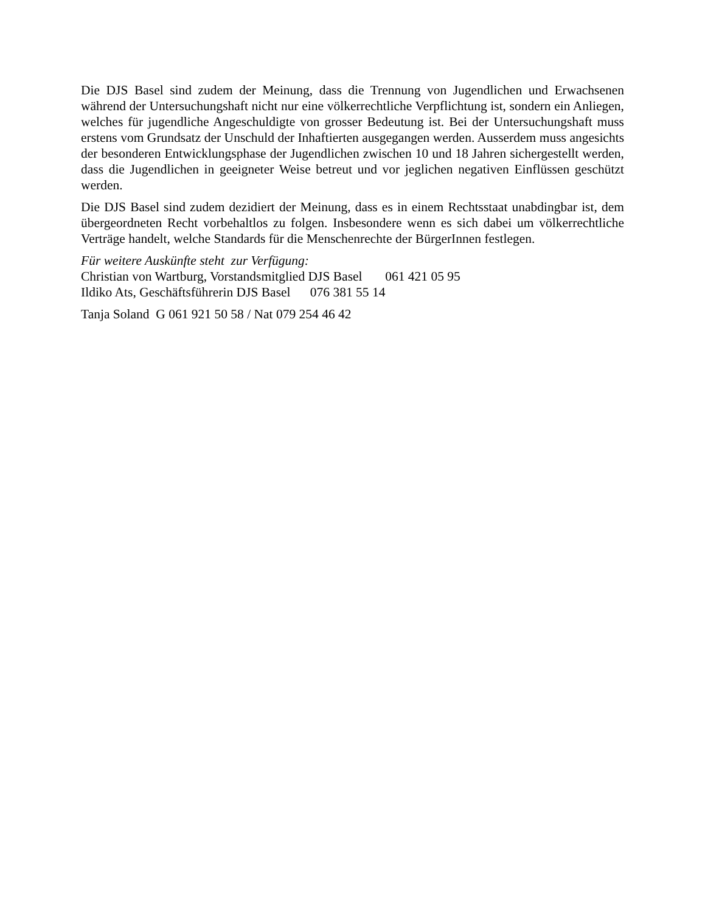Die DJS Basel sind zudem der Meinung, dass die Trennung von Jugendlichen und Erwachsenen während der Untersuchungshaft nicht nur eine völkerrechtliche Verpflichtung ist, sondern ein Anliegen, welches für jugendliche Angeschuldigte von grosser Bedeutung ist. Bei der Untersuchungshaft muss erstens vom Grundsatz der Unschuld der Inhaftierten ausgegangen werden. Ausserdem muss angesichts der besonderen Entwicklungsphase der Jugendlichen zwischen 10 und 18 Jahren sichergestellt werden, dass die Jugendlichen in geeigneter Weise betreut und vor jeglichen negativen Einflüssen geschützt werden.
Die DJS Basel sind zudem dezidiert der Meinung, dass es in einem Rechtsstaat unabdingbar ist, dem übergeordneten Recht vorbehaltlos zu folgen. Insbesondere wenn es sich dabei um völkerrechtliche Verträge handelt, welche Standards für die Menschenrechte der BürgerInnen festlegen.
Für weitere Auskünfte steht zur Verfügung:
Christian von Wartburg, Vorstandsmitglied DJS Basel 061 421 05 95
Ildiko Ats, Geschäftsführerin DJS Basel 076 381 55 14
Tanja Soland G 061 921 50 58 / Nat 079 254 46 42